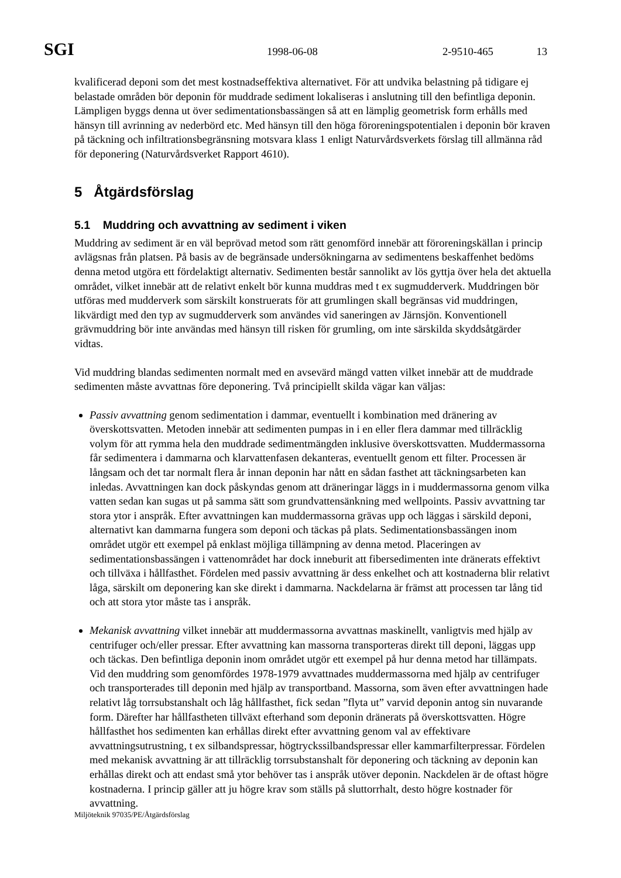SGI 1998-06-08 2-9510-465 13
kvalificerad deponi som det mest kostnadseffektiva alternativet. För att undvika belastning på tidigare ej belastade områden bör deponin för muddrade sediment lokaliseras i anslutning till den befintliga deponin. Lämpligen byggs denna ut över sedimentationsbassängen så att en lämplig geometrisk form erhålls med hänsyn till avrinning av nederbörd etc. Med hänsyn till den höga föroreningspotentialen i deponin bör kraven på täckning och infiltrationsbegränsning motsvara klass 1 enligt Naturvårdsverkets förslag till allmänna råd för deponering (Naturvårdsverket Rapport 4610).
5 Åtgärdsförslag
5.1 Muddring och avvattning av sediment i viken
Muddring av sediment är en väl beprövad metod som rätt genomförd innebär att föroreningskällan i princip avlägsnas från platsen. På basis av de begränsade undersökningarna av sedimentens beskaffenhet bedöms denna metod utgöra ett fördelaktigt alternativ. Sedimenten består sannolikt av lös gyttja över hela det aktuella området, vilket innebär att de relativt enkelt bör kunna muddras med t ex sugmudderverk. Muddringen bör utföras med mudderverk som särskilt konstruerats för att grumlingen skall begränsas vid muddringen, likvärdigt med den typ av sugmudderverk som användes vid saneringen av Järnsjön. Konventionell grävmuddring bör inte användas med hänsyn till risken för grumling, om inte särskilda skyddsåtgärder vidtas.
Vid muddring blandas sedimenten normalt med en avsevärd mängd vatten vilket innebär att de muddrade sedimenten måste avvattnas före deponering. Två principiellt skilda vägar kan väljas:
Passiv avvattning genom sedimentation i dammar, eventuellt i kombination med dränering av överskottsvatten. Metoden innebär att sedimenten pumpas in i en eller flera dammar med tillräcklig volym för att rymma hela den muddrade sedimentmängden inklusive överskottsvatten. Muddermassorna får sedimentera i dammarna och klarvattenfasen dekanteras, eventuellt genom ett filter. Processen är långsam och det tar normalt flera år innan deponin har nått en sådan fasthet att täckningsarbeten kan inledas. Avvattningen kan dock påskyndas genom att dräneringar läggs in i muddermassorna genom vilka vatten sedan kan sugas ut på samma sätt som grundvattensänkning med wellpoints. Passiv avvattning tar stora ytor i anspråk. Efter avvattningen kan muddermassorna grävas upp och läggas i särskild deponi, alternativt kan dammarna fungera som deponi och täckas på plats. Sedimentationsbassängen inom området utgör ett exempel på enklast möjliga tillämpning av denna metod. Placeringen av sedimentationsbassängen i vattenområdet har dock inneburit att fibersedimenten inte dränerats effektivt och tillväxa i hållfasthet. Fördelen med passiv avvattning är dess enkelhet och att kostnaderna blir relativt låga, särskilt om deponering kan ske direkt i dammarna. Nackdelarna är främst att processen tar lång tid och att stora ytor måste tas i anspråk.
Mekanisk avvattning vilket innebär att muddermassorna avvattnas maskinellt, vanligtvis med hjälp av centrifuger och/eller pressar. Efter avvattning kan massorna transporteras direkt till deponi, läggas upp och täckas. Den befintliga deponin inom området utgör ett exempel på hur denna metod har tillämpats. Vid den muddring som genomfördes 1978-1979 avvattnades muddermassorna med hjälp av centrifuger och transporterades till deponin med hjälp av transportband. Massorna, som även efter avvattningen hade relativt låg torrsubstanshalt och låg hållfasthet, fick sedan ”flyta ut” varvid deponin antog sin nuvarande form. Därefter har hållfastheten tillväxt efterhand som deponin dränerats på överskottsvatten. Högre hållfasthet hos sedimenten kan erhållas direkt efter avvattning genom val av effektivare avvattningsutrustning, t ex silbandspressar, högtryckssilbandspressar eller kammarfilterpressar. Fördelen med mekanisk avvattning är att tillräcklig torrsubstanshalt för deponering och täckning av deponin kan erhållas direkt och att endast små ytor behöver tas i anspråk utöver deponin. Nackdelen är de oftast högre kostnaderna. I princip gäller att ju högre krav som ställs på sluttorrhalt, desto högre kostnader för avvattning.
Miljöteknik 97035/PE/Åtgärdsförslag